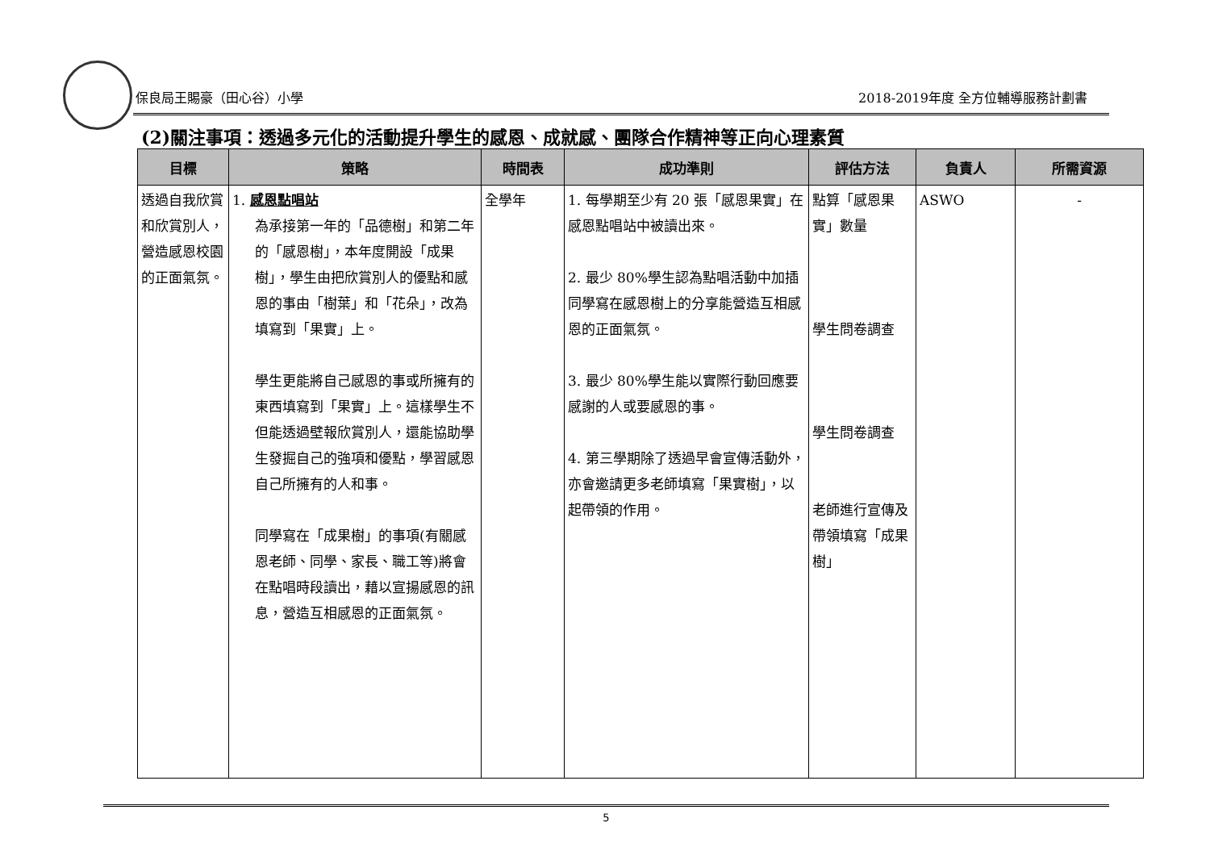保良局王賜豪（田心谷）小學 2018-2019年度 全方位輔導服務計劃書
(2)關注事項：透過多元化的活動提升學生的感恩、成就感、團隊合作精神等正向心理素質
| 目標 | 策略 | 時間表 | 成功準則 | 評估方法 | 負責人 | 所需資源 |
| --- | --- | --- | --- | --- | --- | --- |
| 透過自我欣賞和欣賞別人，營造感恩校園的正面氣氛。 | 1. 感恩點唱站 為承接第一年的「品德樹」和第二年的「感恩樹」，本年度開設「成果樹」，學生由把欣賞別人的優點和感恩的事由「樹葉」和「花朵」，改為填寫到「果實」上。 學生更能將自己感恩的事或所擁有的東西填寫到「果實」上。這樣學生不但能透過壁報欣賞別人，還能協助學生發掘自己的強項和優點，學習感恩自己所擁有的人和事。 同學寫在「成果樹」的事項(有關感恩老師、同學、家長、職工等)將會在點唱時段讀出，藉以宣揚感恩的訊息，營造互相感恩的正面氣氛。 | 全學年 | 1. 每學期至少有 20 張「感恩果實」在感恩點唱站中被讀出來。 2. 最少 80%學生認為點唱活動中加插同學寫在感恩樹上的分享能營造互相感恩的正面氣氛。 3. 最少 80%學生能以實際行動回應要感謝的人或要感恩的事。 4. 第三學期除了透過早會宣傳活動外，亦會邀請更多老師填寫「果實樹」，以起帶領的作用。 | 點算「感恩果實」數量 學生問卷調查 學生問卷調查 老師進行宣傳及帶領填寫「成果樹」 | ASWO | - |
5